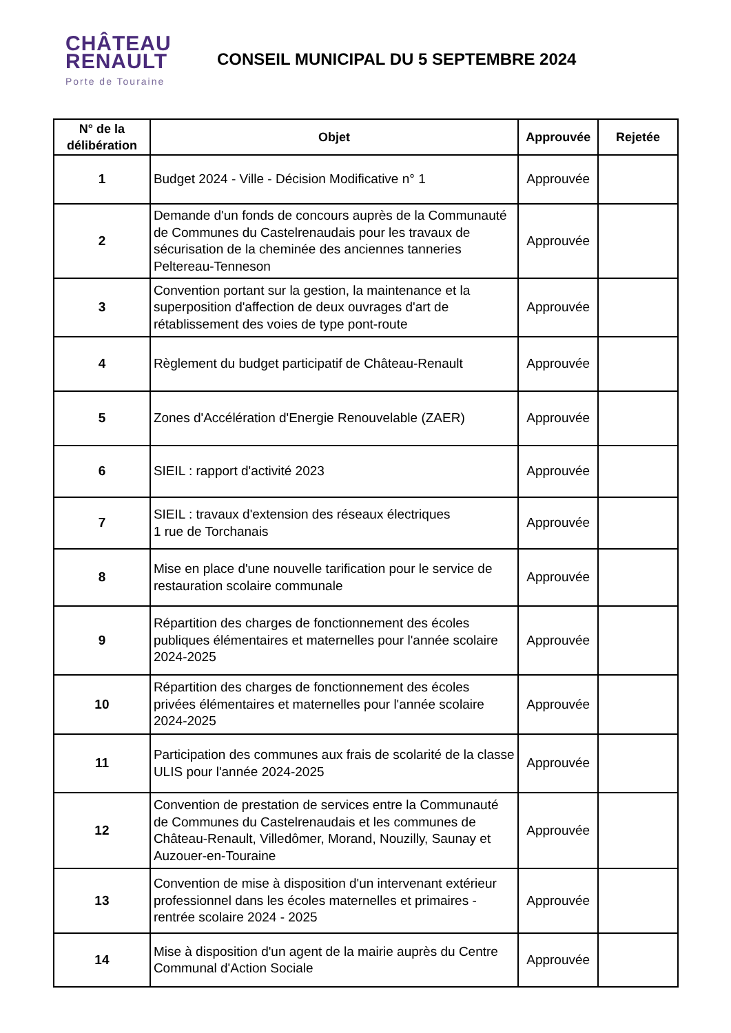CHÂTEAU
RENAULT
Porte de Touraine
CONSEIL MUNICIPAL DU 5 SEPTEMBRE 2024
| N° de la délibération | Objet | Approuvée | Rejetée |
| --- | --- | --- | --- |
| 1 | Budget 2024 - Ville - Décision Modificative n° 1 | Approuvée | |
| 2 | Demande d'un fonds de concours auprès de la Communauté de Communes du Castelrenaudais pour les travaux de sécurisation de la cheminée des anciennes tanneries Peltereau-Tenneson | Approuvée | |
| 3 | Convention portant sur la gestion, la maintenance et la superposition d'affection de deux ouvrages d'art de rétablissement des voies de type pont-route | Approuvée | |
| 4 | Règlement du budget participatif de Château-Renault | Approuvée | |
| 5 | Zones d'Accélération d'Energie Renouvelable (ZAER) | Approuvée | |
| 6 | SIEIL : rapport d'activité 2023 | Approuvée | |
| 7 | SIEIL : travaux d'extension des réseaux électriques 1 rue de Torchanais | Approuvée | |
| 8 | Mise en place d'une nouvelle tarification pour le service de restauration scolaire communale | Approuvée | |
| 9 | Répartition des charges de fonctionnement des écoles publiques élémentaires et maternelles pour l'année scolaire 2024-2025 | Approuvée | |
| 10 | Répartition des charges de fonctionnement des écoles privées élémentaires et maternelles pour l'année scolaire 2024-2025 | Approuvée | |
| 11 | Participation des communes aux frais de scolarité de la classe ULIS pour l'année 2024-2025 | Approuvée | |
| 12 | Convention de prestation de services entre la Communauté de Communes du Castelrenaudais et les communes de Château-Renault, Villedômer, Morand, Nouzilly, Saunay et Auzouer-en-Touraine | Approuvée | |
| 13 | Convention de mise à disposition d'un intervenant extérieur professionnel dans les écoles maternelles et primaires - rentrée scolaire 2024 - 2025 | Approuvée | |
| 14 | Mise à disposition d'un agent de la mairie auprès du Centre Communal d'Action Sociale | Approuvée | |